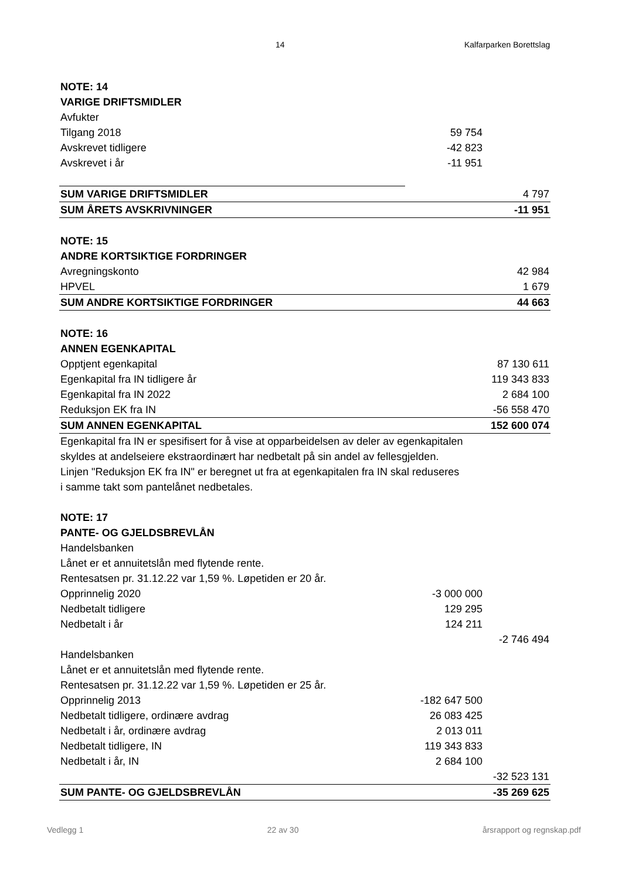14 Kalfarparken Borettslag
| NOTE: 14 | | |
| VARIGE DRIFTSMIDLER | | |
| Avfukter | | |
| Tilgang 2018 | 59 754 | |
| Avskrevet tidligere | -42 823 | |
| Avskrevet i år | -11 951 | |
| SUM VARIGE DRIFTSMIDLER | | 4 797 |
| SUM ÅRETS AVSKRIVNINGER | | -11 951 |
| NOTE: 15 | | |
| ANDRE KORTSIKTIGE FORDRINGER | | |
| Avregningskonto | | 42 984 |
| HPVEL | | 1 679 |
| SUM ANDRE KORTSIKTIGE FORDRINGER | | 44 663 |
| NOTE: 16 | | |
| ANNEN EGENKAPITAL | | |
| Opptjent egenkapital | | 87 130 611 |
| Egenkapital fra IN tidligere år | | 119 343 833 |
| Egenkapital fra IN 2022 | | 2 684 100 |
| Reduksjon EK fra IN | | -56 558 470 |
| SUM ANNEN EGENKAPITAL | | 152 600 074 |
| Egenkapital fra IN er spesifisert for å vise at opparbeidelsen av deler av egenkapitalen | | |
| skyldes at andelseiere ekstraordinært har nedbetalt på sin andel av fellesgjelden. | | |
| Linjen "Reduksjon EK fra IN" er beregnet ut fra at egenkapitalen fra IN skal reduseres | | |
| i samme takt som pantelånet nedbetales. | | |
| NOTE: 17 | | |
| PANTE- OG GJELDSBREVLÅN | | |
| Handelsbanken | | |
| Lånet er et annuitetslån med flytende rente. | | |
| Rentesatsen pr. 31.12.22 var 1,59 %. Løpetiden er 20 år. | | |
| Opprinnelig 2020 | -3 000 000 | |
| Nedbetalt tidligere | 129 295 | |
| Nedbetalt i år | 124 211 | |
| | | -2 746 494 |
| Handelsbanken | | |
| Lånet er et annuitetslån med flytende rente. | | |
| Rentesatsen pr. 31.12.22 var 1,59 %. Løpetiden er 25 år. | | |
| Opprinnelig 2013 | -182 647 500 | |
| Nedbetalt tidligere, ordinære avdrag | 26 083 425 | |
| Nedbetalt i år, ordinære avdrag | 2 013 011 | |
| Nedbetalt tidligere, IN | 119 343 833 | |
| Nedbetalt i år, IN | 2 684 100 | |
| | | -32 523 131 |
| SUM PANTE- OG GJELDSBREVLÅN | | -35 269 625 |
Vedlegg 1 22 av 30 årsrapport og regnskap.pdf